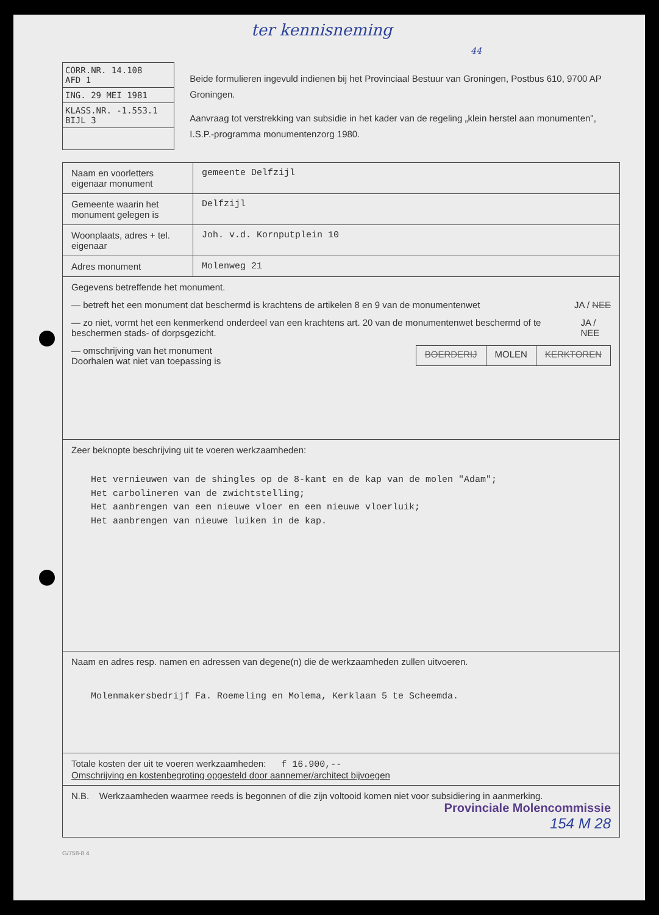ter kennisneming 44
CORR.NR. 14.108 AFD 1
ING. 29 MEI 1981
KLASS.NR. -1.553.1 BIJL 3
Beide formulieren ingevuld indienen bij het Provinciaal Bestuur van Groningen, Postbus 610, 9700 AP Groningen.
Aanvraag tot verstrekking van subsidie in het kader van de regeling „klein herstel aan monumenten", I.S.P.-programma monumentenzorg 1980.
| Naam en voorletters eigenaar monument | gemeente Delfzijl |
| Gemeente waarin het monument gelegen is | Delfzijl |
| Woonplaats, adres + tel. eigenaar | Joh. v.d. Kornputplein 10 |
| Adres monument | Molenweg 21 |
| Gegevens betreffende het monument. — betreft het een monument dat beschermd is krachtens de artikelen 8 en 9 van de monumentenwet JA / NEE — zo niet, vormt het een kenmerkend onderdeel van een krachtens art. 20 van de monumentenwet beschermd of te beschermen stads- of dorpsgezicht. JA / NEE — omschrijving van het monument Doorhalen wat niet van toepassing is BOERDERIJ MOLEN KERKTOREN | |
| Zeer beknopte beschrijving uit te voeren werkzaamheden: Het vernieuwen van de shingles op de 8-kant en de kap van de molen "Adam"; Het carbolineren van de zwichtstelling; Het aanbrengen van een nieuwe vloer en een nieuwe vloerluik; Het aanbrengen van nieuwe luiken in de kap. | |
| Naam en adres resp. namen en adressen van degene(n) die de werkzaamheden zullen uitvoeren. Molenmakersbedrijf Fa. Roemeling en Molema, Kerklaan 5 te Scheemda. | |
| Totale kosten der uit te voeren werkzaamheden: f 16.900,-- Omschrijving en kostenbegroting opgesteld door aannemer/architect bijvoegen | |
| N.B. Werkzaamheden waarmee reeds is begonnen of die zijn voltooid komen niet voor subsidiering in aanmerking. Provinciale Molencommissie 154 M 28 | |
G/758-8 4